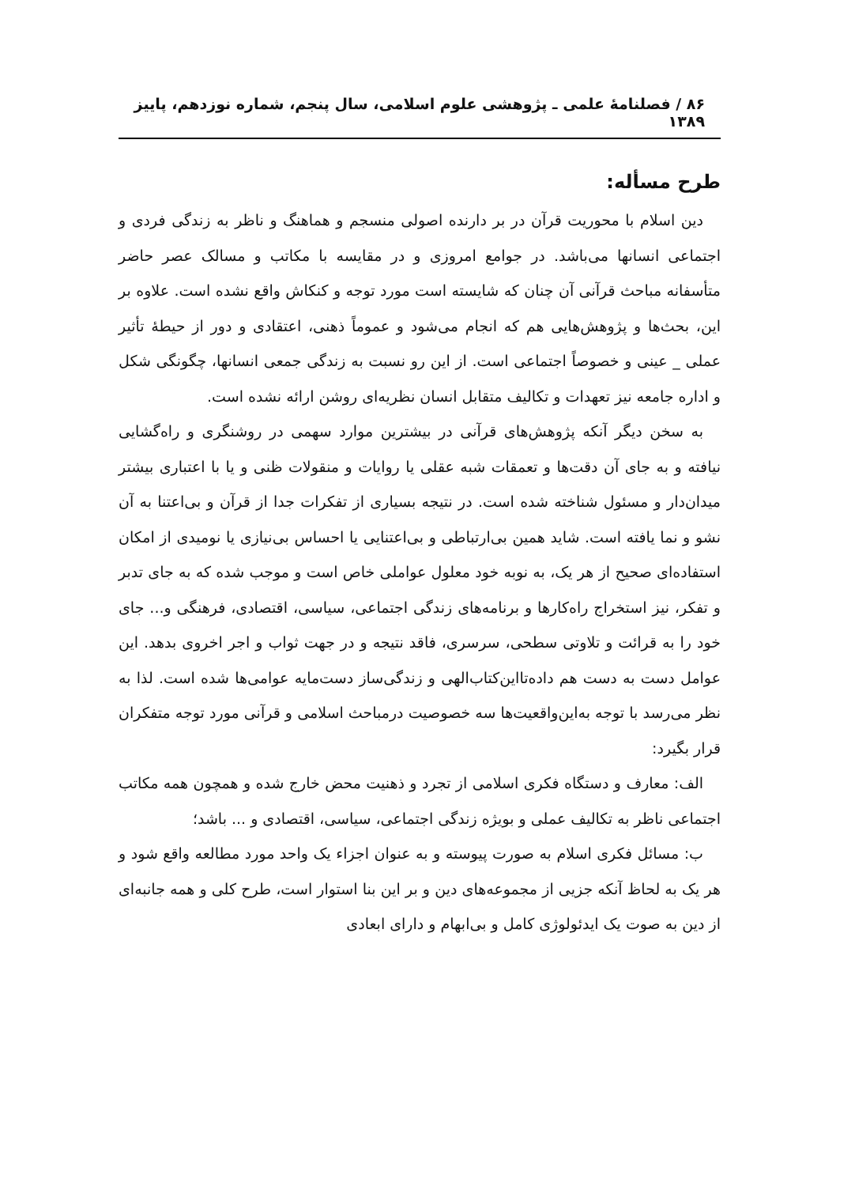۸۶ / فصلنامهٔ علمی ـ پژوهشی علوم اسلامی، سال پنجم، شماره نوزدهم، پاییز ۱۳۸۹
طرح مسأله:
دین اسلام با محوریت قرآن در بر دارنده اصولی منسجم و هماهنگ و ناظر به زندگی فردی و اجتماعی انسانها می‌باشد. در جوامع امروزی و در مقایسه با مکاتب و مسالک عصر حاضر متأسفانه مباحث قرآنی آن چنان که شایسته است مورد توجه و کنکاش واقع نشده است. علاوه بر این، بحث‌ها و پژوهش‌هایی هم که انجام می‌شود و عموماً ذهنی، اعتقادی و دور از حیطهٔ تأثیر عملی _ عینی و خصوصاً اجتماعی است. از این رو نسبت به زندگی جمعی انسانها، چگونگی شکل و اداره جامعه نیز تعهدات و تکالیف متقابل انسان نظریه‌ای روشن ارائه نشده است.
به سخن دیگر آنکه پژوهش‌های قرآنی در بیشترین موارد سهمی در روشنگری و راه‌گشایی نیافته و به جای آن دقت‌ها و تعمقات شبه عقلی یا روایات و منقولات ظنی و یا با اعتباری بیشتر میدان‌دار و مسئول شناخته شده است. در نتیجه بسیاری از تفکرات جدا از قرآن و بی‌اعتنا به آن نشو و نما یافته است. شاید همین بی‌ارتباطی و بی‌اعتنایی یا احساس بی‌نیازی یا نومیدی از امکان استفاده‌ای صحیح از هر یک، به نوبه خود معلول عواملی خاص است و موجب شده که به جای تدبر و تفکر، نیز استخراج راه‌کارها و برنامه‌های زندگی اجتماعی، سیاسی، اقتصادی، فرهنگی و... جای خود را به قرائت و تلاوتی سطحی، سرسری، فاقد نتیجه و در جهت ثواب و اجر اخروی بدهد. این عوامل دست به دست هم داده‌تااین‌کتاب‌الهی و زندگی‌ساز دست‌مایه عوامی‌ها شده است. لذا به نظر می‌رسد با توجه به‌این‌واقعیت‌ها سه خصوصیت درمباحث اسلامی و قرآنی مورد توجه متفکران قرار بگیرد:
الف: معارف و دستگاه فکری اسلامی از تجرد و ذهنیت محض خارج شده و همچون همه مکاتب اجتماعی ناظر به تکالیف عملی و بویژه زندگی اجتماعی، سیاسی، اقتصادی و ... باشد؛
ب: مسائل فکری اسلام به صورت پیوسته و به عنوان اجزاء یک واحد مورد مطالعه واقع شود و هر یک به لحاظ آنکه جزیی از مجموعه‌های دین و بر این بنا استوار است، طرح کلی و همه جانبه‌ای از دین به صوت یک ایدئولوژی کامل و بی‌ابهام و دارای ابعادی